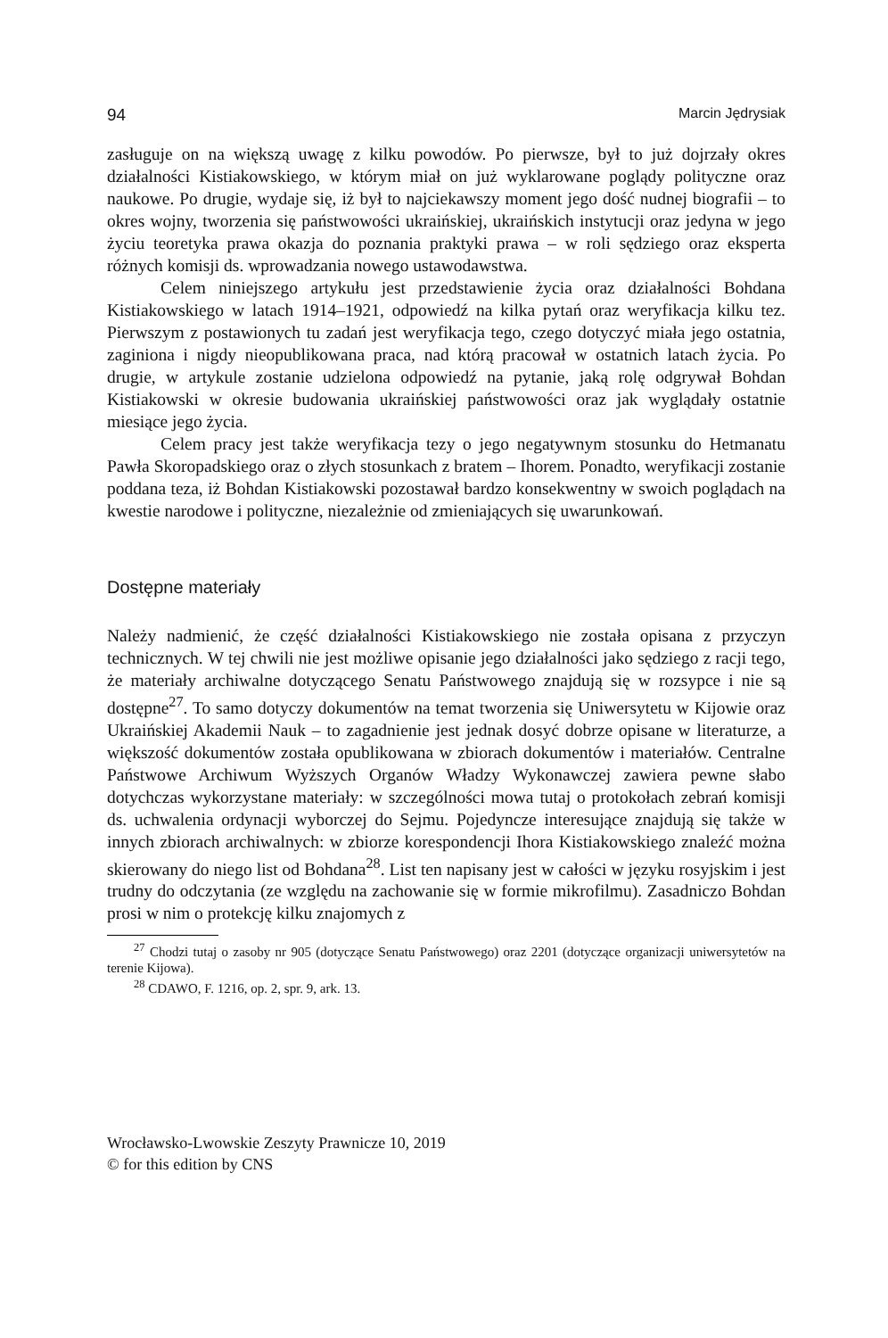94 Marcin Jędrysiak
zasługuje on na większą uwagę z kilku powodów. Po pierwsze, był to już dojrzały okres działalności Kistiakowskiego, w którym miał on już wyklarowane poglądy polityczne oraz naukowe. Po drugie, wydaje się, iż był to najciekawszy moment jego dość nudnej biografii – to okres wojny, tworzenia się państwowości ukraińskiej, ukraińskich instytucji oraz jedyna w jego życiu teoretyka prawa okazja do poznania praktyki prawa – w roli sędziego oraz eksperta różnych komisji ds. wprowadzania nowego ustawodawstwa.
Celem niniejszego artykułu jest przedstawienie życia oraz działalności Bohdana Kistiakowskiego w latach 1914–1921, odpowiedź na kilka pytań oraz weryfikacja kilku tez. Pierwszym z postawionych tu zadań jest weryfikacja tego, czego dotyczyć miała jego ostatnia, zaginiona i nigdy nieopublikowana praca, nad którą pracował w ostatnich latach życia. Po drugie, w artykule zostanie udzielona odpowiedź na pytanie, jaką rolę odgrywał Bohdan Kistiakowski w okresie budowania ukraińskiej państwowości oraz jak wyglądały ostatnie miesiące jego życia.
Celem pracy jest także weryfikacja tezy o jego negatywnym stosunku do Hetmanatu Pawła Skoropadskiego oraz o złych stosunkach z bratem – Ihorem. Ponadto, weryfikacji zostanie poddana teza, iż Bohdan Kistiakowski pozostawał bardzo konsekwentny w swoich poglądach na kwestie narodowe i polityczne, niezależnie od zmieniających się uwarunkowań.
Dostępne materiały
Należy nadmienić, że część działalności Kistiakowskiego nie została opisana z przyczyn technicznych. W tej chwili nie jest możliwe opisanie jego działalności jako sędziego z racji tego, że materiały archiwalne dotyczącego Senatu Państwowego znajdują się w rozsypce i nie są dostępne<sup>27</sup>. To samo dotyczy dokumentów na temat tworzenia się Uniwersytetu w Kijowie oraz Ukraińskiej Akademii Nauk – to zagadnienie jest jednak dosyć dobrze opisane w literaturze, a większość dokumentów została opublikowana w zbiorach dokumentów i materiałów. Centralne Państwowe Archiwum Wyższych Organów Władzy Wykonawczej zawiera pewne słabo dotychczas wykorzystane materiały: w szczególności mowa tutaj o protokołach zebrań komisji ds. uchwalenia ordynacji wyborczej do Sejmu. Pojedyncze interesujące znajdują się także w innych zbiorach archiwalnych: w zbiorze korespondencji Ihora Kistiakowskiego znaleźć można skierowany do niego list od Bohdana<sup>28</sup>. List ten napisany jest w całości w języku rosyjskim i jest trudny do odczytania (ze względu na zachowanie się w formie mikrofilmu). Zasadniczo Bohdan prosi w nim o protekcję kilku znajomych z
<sup>27</sup> Chodzi tutaj o zasoby nr 905 (dotyczące Senatu Państwowego) oraz 2201 (dotyczące organizacji uniwersytetów na terenie Kijowa).
<sup>28</sup> CDAWO, F. 1216, op. 2, spr. 9, ark. 13.
Wrocławsko-Lwowskie Zeszyty Prawnicze 10, 2019
© for this edition by CNS